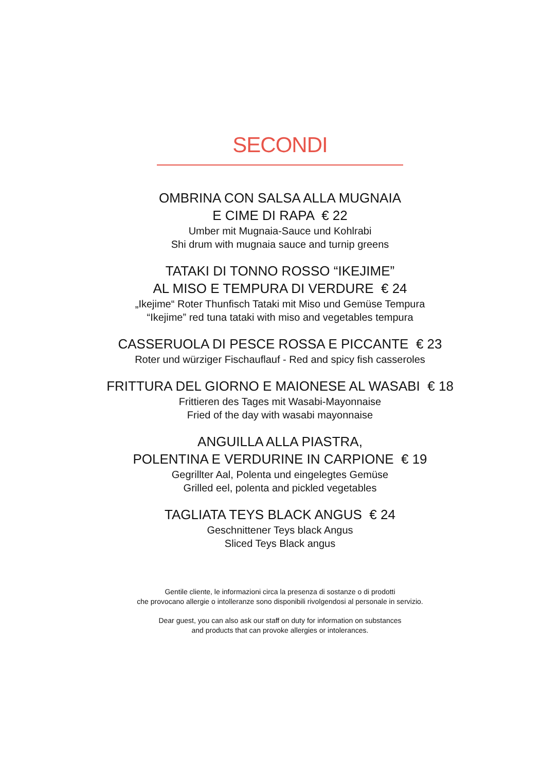SECONDI
OMBRINA CON SALSA ALLA MUGNAIA
E CIME DI RAPA € 22
Umber mit Mugnaia-Sauce und Kohlrabi
Shi drum with mugnaia sauce and turnip greens
TATAKI DI TONNO ROSSO “IKEJIME”
AL MISO E TEMPURA DI VERDURE € 24
„Ikejime“ Roter Thunfisch Tataki mit Miso und Gemüse Tempura
“Ikejime” red tuna tataki with miso and vegetables tempura
CASSERUOLA DI PESCE ROSSA E PICCANTE € 23
Roter und würziger Fischauflauf - Red and spicy fish casseroles
FRITTURA DEL GIORNO E MAIONESE AL WASABI € 18
Frittieren des Tages mit Wasabi-Mayonnaise
Fried of the day with wasabi mayonnaise
ANGUILLA ALLA PIASTRA,
POLENTINA E VERDURINE IN CARPIONE € 19
Gegrillter Aal, Polenta und eingelegtes Gemüse
Grilled eel, polenta and pickled vegetables
TAGLIATA TEYS BLACK ANGUS € 24
Geschnittener Teys black Angus
Sliced Teys Black angus
Gentile cliente, le informazioni circa la presenza di sostanze o di prodotti
che provocano allergie o intolleranze sono disponibili rivolgendosi al personale in servizio.
Dear guest, you can also ask our staff on duty for information on substances
and products that can provoke allergies or intolerances.